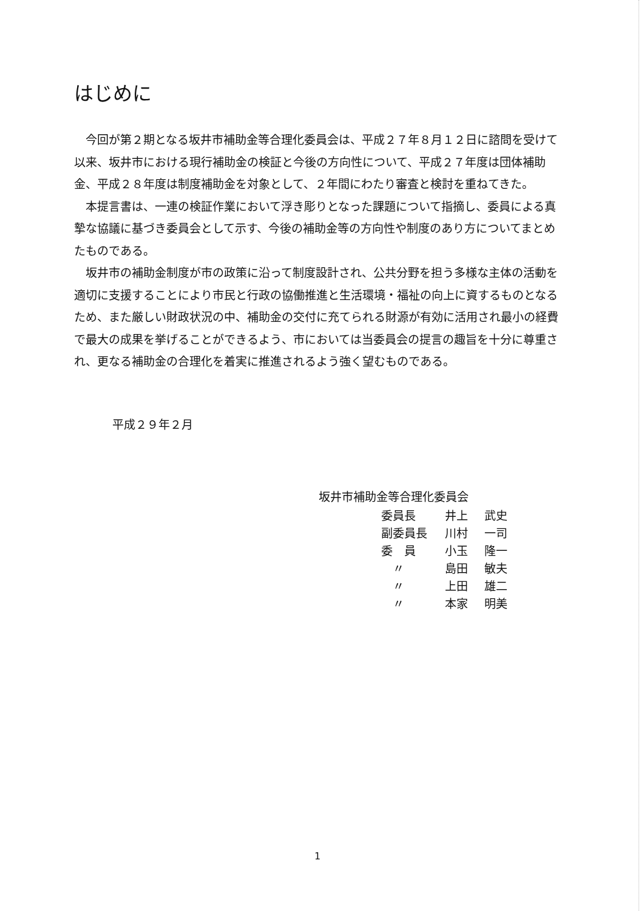はじめに
今回が第２期となる坂井市補助金等合理化委員会は、平成２７年８月１２日に諮問を受けて以来、坂井市における現行補助金の検証と今後の方向性について、平成２７年度は団体補助金、平成２８年度は制度補助金を対象として、２年間にわたり審査と検討を重ねてきた。
本提言書は、一連の検証作業において浮き彫りとなった課題について指摘し、委員による真摯な協議に基づき委員会として示す、今後の補助金等の方向性や制度のあり方についてまとめたものである。
坂井市の補助金制度が市の政策に沿って制度設計され、公共分野を担う多様な主体の活動を適切に支援することにより市民と行政の協働推進と生活環境・福祉の向上に資するものとなるため、また厳しい財政状況の中、補助金の交付に充てられる財源が有効に活用され最小の経費で最大の成果を挙げることができるよう、市においては当委員会の提言の趣旨を十分に尊重され、更なる補助金の合理化を着実に推進されるよう強く望むものである。
平成２９年２月
坂井市補助金等合理化委員会
| 委員長 | 井上 | 武史 |
| 副委員長 | 川村 | 一司 |
| 委 員 | 小玉 | 隆一 |
| 〃 | 島田 | 敏夫 |
| 〃 | 上田 | 雄二 |
| 〃 | 本家 | 明美 |
1